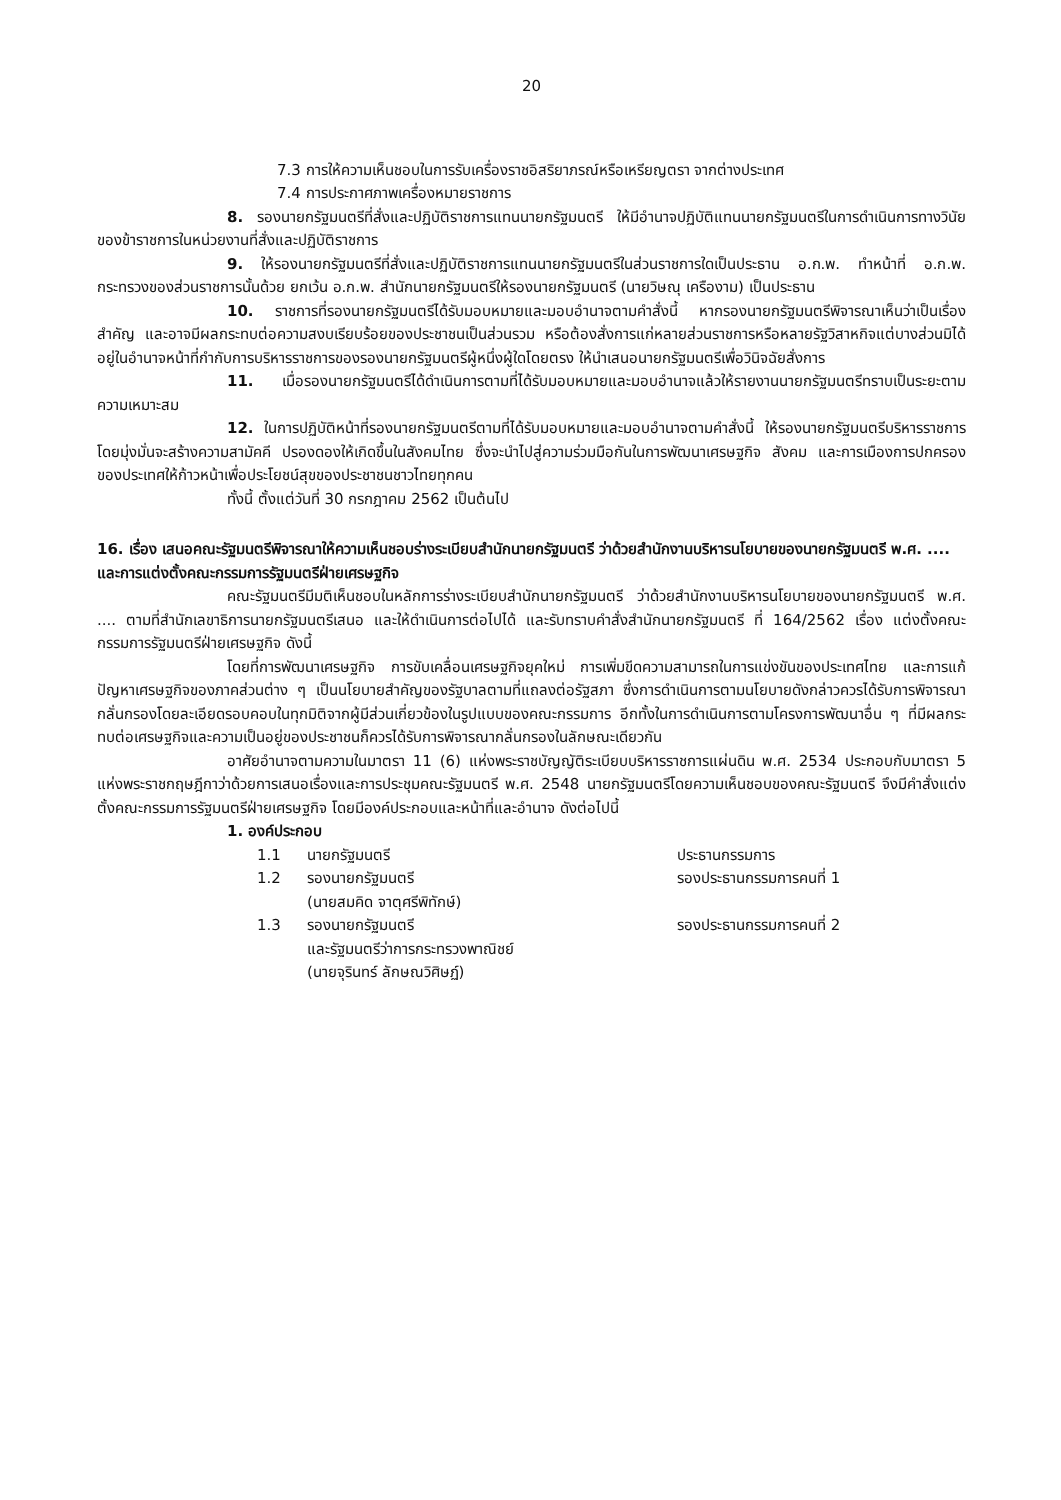20
7.3 การให้ความเห็นชอบในการรับเครื่องราชอิสริยาภรณ์หรือเหรียญตรา จากต่างประเทศ
7.4 การประกาศภาพเครื่องหมายราชการ
8. รองนายกรัฐมนตรีที่สั่งและปฏิบัติราชการแทนนายกรัฐมนตรี ให้มีอำนาจปฏิบัติแทนนายกรัฐมนตรีในการดำเนินการทางวินัยของข้าราชการในหน่วยงานที่สั่งและปฏิบัติราชการ
9. ให้รองนายกรัฐมนตรีที่สั่งและปฏิบัติราชการแทนนายกรัฐมนตรีในส่วนราชการใดเป็นประธาน อ.ก.พ. ทำหน้าที่ อ.ก.พ. กระทรวงของส่วนราชการนั้นด้วย ยกเว้น อ.ก.พ. สำนักนายกรัฐมนตรีให้รองนายกรัฐมนตรี (นายวิษณุ เครืองาม) เป็นประธาน
10. ราชการที่รองนายกรัฐมนตรีได้รับมอบหมายและมอบอำนาจตามคำสั่งนี้ หากรองนายกรัฐมนตรีพิจารณาเห็นว่าเป็นเรื่องสำคัญ และอาจมีผลกระทบต่อความสงบเรียบร้อยของประชาชนเป็นส่วนรวม หรือต้องสั่งการแก่หลายส่วนราชการหรือหลายรัฐวิสาหกิจแต่บางส่วนมิได้อยู่ในอำนาจหน้าที่กำกับการบริหารราชการของรองนายกรัฐมนตรีผู้หนึ่งผู้ใดโดยตรง ให้นำเสนอนายกรัฐมนตรีเพื่อวินิจฉัยสั่งการ
11. เมื่อรองนายกรัฐมนตรีได้ดำเนินการตามที่ได้รับมอบหมายและมอบอำนาจแล้วให้รายงานนายกรัฐมนตรีทราบเป็นระยะตามความเหมาะสม
12. ในการปฏิบัติหน้าที่รองนายกรัฐมนตรีตามที่ได้รับมอบหมายและมอบอำนาจตามคำสั่งนี้ ให้รองนายกรัฐมนตรีบริหารราชการโดยมุ่งมั่นจะสร้างความสามัคคี ปรองดองให้เกิดขึ้นในสังคมไทย ซึ่งจะนำไปสู่ความร่วมมือกันในการพัฒนาเศรษฐกิจ สังคม และการเมืองการปกครองของประเทศให้ก้าวหน้าเพื่อประโยชน์สุขของประชาชนชาวไทยทุกคน
ทั้งนี้ ตั้งแต่วันที่ 30 กรกฎาคม 2562 เป็นต้นไป
16. เรื่อง เสนอคณะรัฐมนตรีพิจารณาให้ความเห็นชอบร่างระเบียบสำนักนายกรัฐมนตรี ว่าด้วยสำนักงานบริหารนโยบายของนายกรัฐมนตรี พ.ศ. .... และการแต่งตั้งคณะกรรมการรัฐมนตรีฝ่ายเศรษฐกิจ
คณะรัฐมนตรีมีมติเห็นชอบในหลักการร่างระเบียบสำนักนายกรัฐมนตรี ว่าด้วยสำนักงานบริหารนโยบายของนายกรัฐมนตรี พ.ศ. .... ตามที่สำนักเลขาธิการนายกรัฐมนตรีเสนอ และให้ดำเนินการต่อไปได้ และรับทราบคำสั่งสำนักนายกรัฐมนตรี ที่ 164/2562 เรื่อง แต่งตั้งคณะกรรมการรัฐมนตรีฝ่ายเศรษฐกิจ ดังนี้
โดยที่การพัฒนาเศรษฐกิจ การขับเคลื่อนเศรษฐกิจยุคใหม่ การเพิ่มขีดความสามารถในการแข่งขันของประเทศไทย และการแก้ปัญหาเศรษฐกิจของภาคส่วนต่าง ๆ เป็นนโยบายสำคัญของรัฐบาลตามที่แถลงต่อรัฐสภา ซึ่งการดำเนินการตามนโยบายดังกล่าวควรได้รับการพิจารณากลั่นกรองโดยละเอียดรอบคอบในทุกมิติจากผู้มีส่วนเกี่ยวข้องในรูปแบบของคณะกรรมการ อีกทั้งในการดำเนินการตามโครงการพัฒนาอื่น ๆ ที่มีผลกระทบต่อเศรษฐกิจและความเป็นอยู่ของประชาชนก็ควรได้รับการพิจารณากลั่นกรองในลักษณะเดียวกัน
อาศัยอำนาจตามความในมาตรา 11 (6) แห่งพระราชบัญญัติระเบียบบริหารราชการแผ่นดิน พ.ศ. 2534 ประกอบกับมาตรา 5 แห่งพระราชกฤษฎีกาว่าด้วยการเสนอเรื่องและการประชุมคณะรัฐมนตรี พ.ศ. 2548 นายกรัฐมนตรีโดยความเห็นชอบของคณะรัฐมนตรี จึงมีคำสั่งแต่งตั้งคณะกรรมการรัฐมนตรีฝ่ายเศรษฐกิจ โดยมีองค์ประกอบและหน้าที่และอำนาจ ดังต่อไปนี้
1. องค์ประกอบ
1.1 นายกรัฐมนตรี ประธานกรรมการ
1.2 รองนายกรัฐมนตรี
(นายสมคิด จาตุศรีพิทักษ์)
รองประธานกรรมการคนที่ 1
1.3 รองนายกรัฐมนตรี
และรัฐมนตรีว่าการกระทรวงพาณิชย์
(นายจุรินทร์ ลักษณวิศิษฏ์)
รองประธานกรรมการคนที่ 2